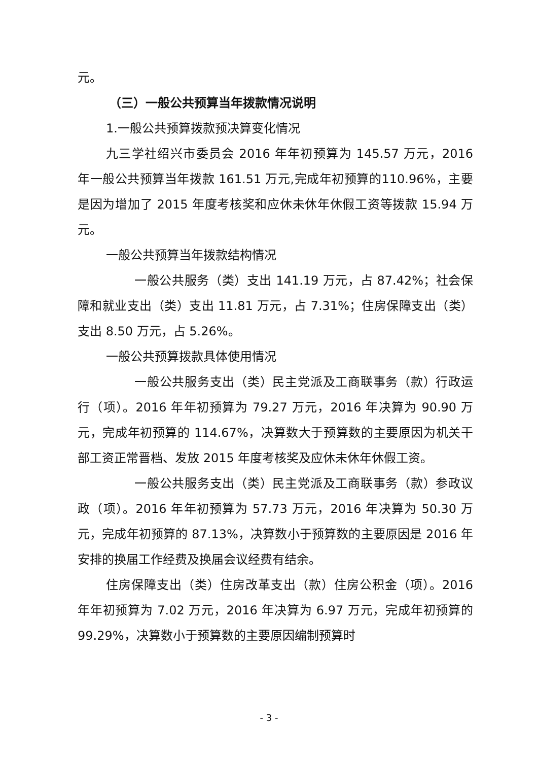元。
（三）一般公共预算当年拨款情况说明
1.一般公共预算拨款预决算变化情况
九三学社绍兴市委员会 2016 年年初预算为 145.57 万元，2016 年一般公共预算当年拨款 161.51 万元,完成年初预算的110.96%，主要是因为增加了 2015 年度考核奖和应休未休年休假工资等拨款 15.94 万元。
一般公共预算当年拨款结构情况
一般公共服务（类）支出 141.19 万元，占 87.42%；社会保障和就业支出（类）支出 11.81 万元，占 7.31%；住房保障支出（类）支出 8.50 万元，占 5.26%。
一般公共预算拨款具体使用情况
一般公共服务支出（类）民主党派及工商联事务（款）行政运行（项）。2016 年年初预算为 79.27 万元，2016 年决算为 90.90 万元，完成年初预算的 114.67%，决算数大于预算数的主要原因为机关干部工资正常晋档、发放 2015 年度考核奖及应休未休年休假工资。
一般公共服务支出（类）民主党派及工商联事务（款）参政议政（项）。2016 年年初预算为 57.73 万元，2016 年决算为 50.30 万元，完成年初预算的 87.13%，决算数小于预算数的主要原因是 2016 年安排的换届工作经费及换届会议经费有结余。
住房保障支出（类）住房改革支出（款）住房公积金（项）。2016 年年初预算为 7.02 万元，2016 年决算为 6.97 万元，完成年初预算的 99.29%，决算数小于预算数的主要原因编制预算时
- 3 -